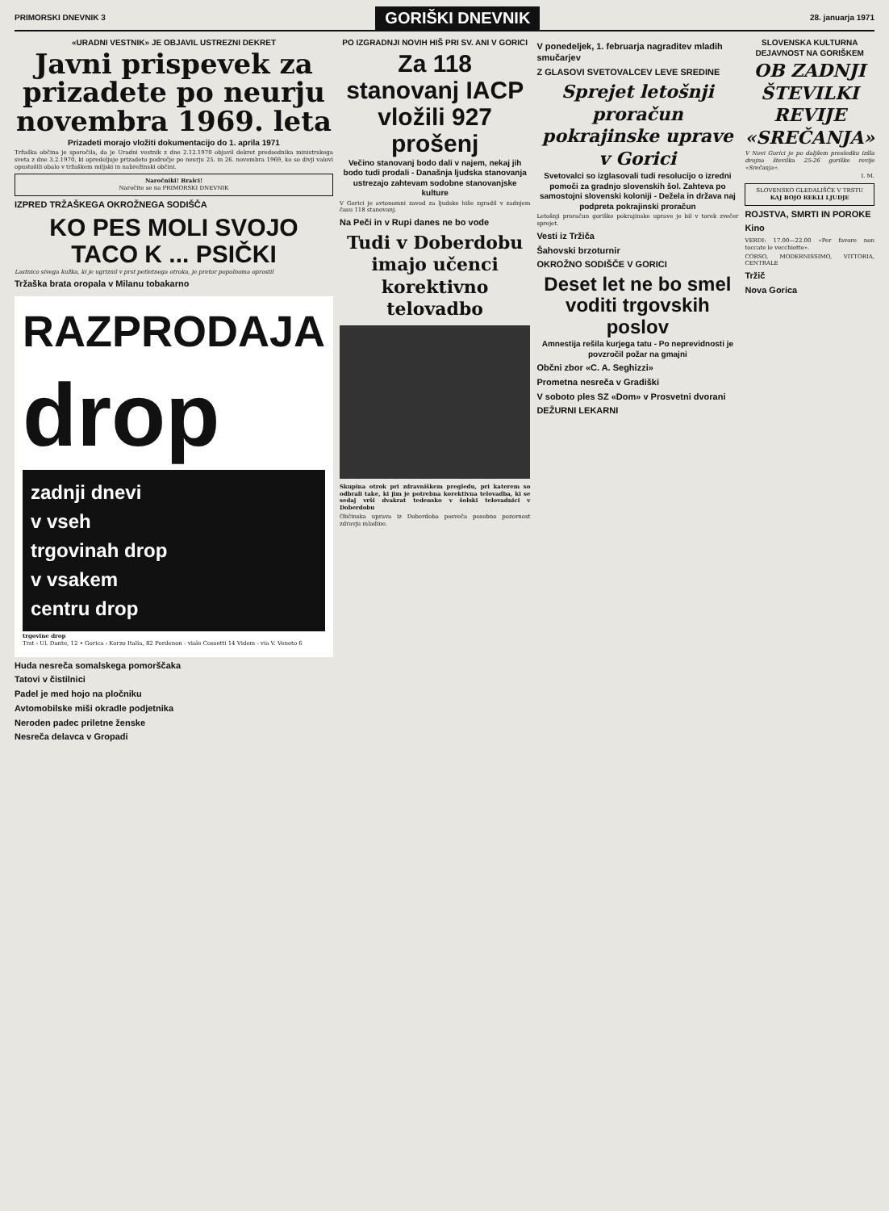PRIMORSKI DNEVNIK 3 GORIŠKI DNEVNIK 28. januarja 1971
«URADNI VESTNIK» JE OBJAVIL USTREZNI DEKRET
Javni prispevek za prizadete po neurju novembra 1969. leta
Prizadeti morajo vložiti dokumentacijo do 1. aprila 1971
Tržaška občina je sporočila, da je Uradni vestnik z dne 2.12.1970 objavil dekret predsednika ministrskega sveta z dne 3.2.1970, ki opredeljuje prizadeto področje po neurju 25. in 26. novembra 1969, ko so divji valovi opustošili obalo v tržaškem miljski in nabrežinski občini.
Naročniki! Bralci!
Naročite se na PRIMORSKI DNEVNIK
IZPRED TRŽAŠKEGA OKROŽNEGA SODIŠČA
KO PES MOLI SVOJO TACO K ... PSIČKI
Lastnico sivega kužka, ki je ugriznil v prst petletnega otroka, je pretor popolnoma oprostil
Tržaška brata oropala v Milanu tobakarno
RAZPRODAJA
drop
zadnji dnevi
v vseh
trgovinah drop
v vsakem
centru drop
trgovine drop
Trst - Ul. Dante, 12 • Gorica - Korzo Italia, 82 Pordenon - viale Cossetti 14 Videm - via V. Veneto 6
Huda nesreča somalskega pomorščaka
Tatovi v čistilnici
Padel je med hojo na pločniku
Avtomobilske miši okradle podjetnika
Neroden padec priletne ženske
Nesreča delavca v Gropadi
PO IZGRADNJI NOVIH HIŠ PRI SV. ANI V GORICI
Za 118 stanovanj IACP vložili 927 prošenj
Večino stanovanj bodo dali v najem, nekaj jih bodo tudi prodali - Današnja ljudska stanovanja ustrezajo zahtevam sodobne stanovanjske kulture
V Gorici je avtonomni zavod za ljudske hiše zgradil v zadnjem času 118 stanovanj.
Na Peči in v Rupi danes ne bo vode
Tudi v Doberdobu imajo učenci korektivno telovadbo
Skupina otrok pri zdravniškem pregledu, pri katerem so odbrali take, ki jim je potrebna korektivna telovadba, ki se sedaj vrši dvakrat tedensko v šolski telovadnici v Doberdobu
Občinska uprava iz Doberdoba posveča posebno pozornost zdravju mladine.
V ponedeljek, 1. februarja nagraditev mladih smučarjev
Z GLASOVI SVETOVALCEV LEVE SREDINE
Sprejet letošnji proračun pokrajinske uprave v Gorici
Svetovalci so izglasovali tudi resolucijo o izredni pomoči za gradnjo slovenskih šol. Zahteva po samostojni slovenski koloniji - Dežela in država naj podpreta pokrajinski proračun
Letošnji proračun goriške pokrajinske uprave je bil v torek zvečer sprejet.
Vesti iz Tržiča
Šahovski brzoturnir
OKROŽNO SODIŠČE V GORICI
Deset let ne bo smel voditi trgovskih poslov
Amnestija rešila kurjega tatu - Po neprevidnosti je povzročil požar na gmajni
Občni zbor «C. A. Seghizzi»
Prometna nesreča v Gradiški
V soboto ples SZ «Dom» v Prosvetni dvorani
DEŽURNI LEKARNI
SLOVENSKA KULTURNA DEJAVNOST NA GORIŠKEM
OB ZADNJI ŠTEVILKI REVIJE «SREČANJA»
V Novi Gorici je po daljšem presledku izšla dvojna številka 25-26 goriške revije «Srečanja».
I. M.
SLOVENSKO GLEDALIŠČE V TRSTU
KAJ BOJO REKLI LJUDJE
ROJSTVA, SMRTI IN POROKE
Kino
VERDI: 17.00—22.00 «Per favore non toccate le vecchiette».
CORSO, MODERNISSIMO, VITTORIA, CENTRALE
Tržič
Nova Gorica